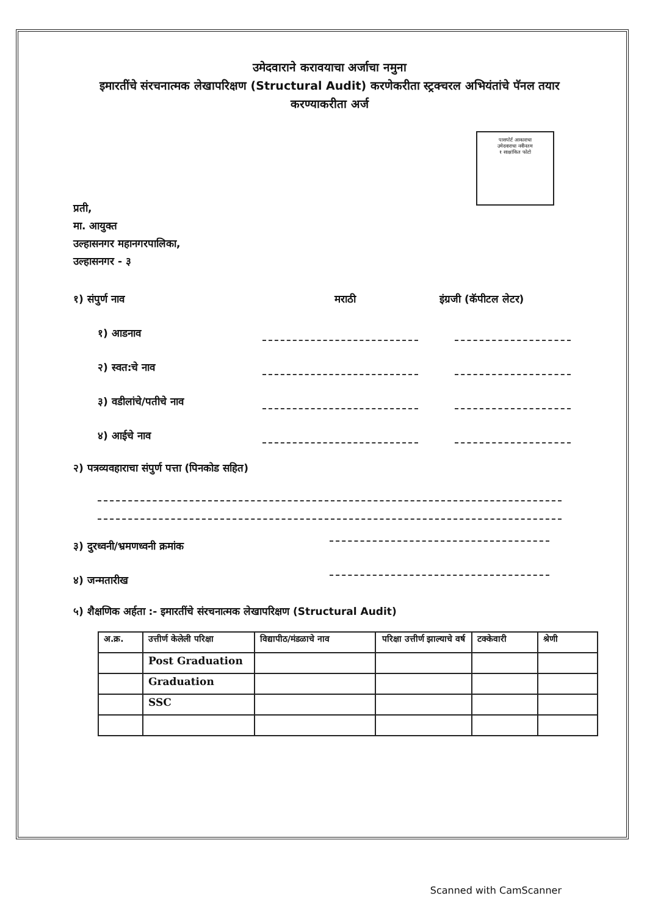उमेदवाराने करावयाचा अर्जाचा नमुना
इमारतींचे संरचनात्मक लेखापरिक्षण (Structural Audit) करणेकरीता स्ट्रक्चरल अभियंतांचे पॅनल तयार करण्याकरीता अर्ज
पासपोर्ट आकाराचा
उमेदवाराचा नवीनतम
१ साक्षांकित फोटो
प्रती,
मा. आयुक्त
उल्हासनगर महानगरपालिका,
उल्हासनगर - ३
१) संपुर्ण नाव
मराठी
इंग्रजी (कॅपीटल लेटर)
१) आडनाव
२) स्वत:चे नाव
३) वडीलांचे/पतीचे नाव
४) आईचे नाव
२) पत्रव्यवहाराचा संपुर्ण पत्ता (पिनकोड सहित)
३) दुरध्वनी/भ्रमणध्वनी क्रमांक
४) जन्मतारीख
५) शैक्षणिक अर्हता :- इमारतींचे संरचनात्मक लेखापरिक्षण (Structural Audit)
| अ.क्र. | उत्तीर्ण केलेली परिक्षा | विद्यापीठ/मंडळाचे नाव | परिक्षा उत्तीर्ण झाल्याचे वर्ष | टक्केवारी | श्रेणी |
| --- | --- | --- | --- | --- | --- |
| | Post Graduation | | | | |
| | Graduation | | | | |
| | SSC | | | | |
Scanned with CamScanner